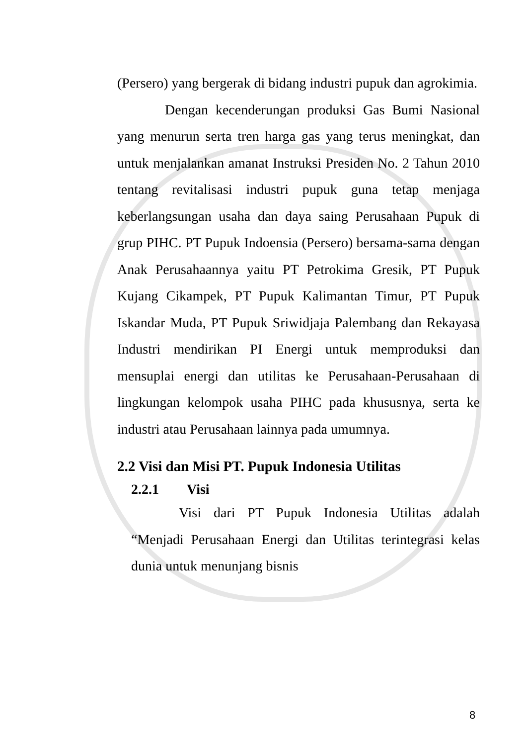(Persero) yang bergerak di bidang industri pupuk dan agrokimia.
Dengan kecenderungan produksi Gas Bumi Nasional yang menurun serta tren harga gas yang terus meningkat, dan untuk menjalankan amanat Instruksi Presiden No. 2 Tahun 2010 tentang revitalisasi industri pupuk guna tetap menjaga keberlangsungan usaha dan daya saing Perusahaan Pupuk di grup PIHC. PT Pupuk Indoensia (Persero) bersama-sama dengan Anak Perusahaannya yaitu PT Petrokima Gresik, PT Pupuk Kujang Cikampek, PT Pupuk Kalimantan Timur, PT Pupuk Iskandar Muda, PT Pupuk Sriwidjaja Palembang dan Rekayasa Industri mendirikan PI Energi untuk memproduksi dan mensuplai energi dan utilitas ke Perusahaan-Perusahaan di lingkungan kelompok usaha PIHC pada khususnya, serta ke industri atau Perusahaan lainnya pada umumnya.
2.2 Visi dan Misi PT. Pupuk Indonesia Utilitas
2.2.1 Visi
Visi dari PT Pupuk Indonesia Utilitas adalah “Menjadi Perusahaan Energi dan Utilitas terintegrasi kelas dunia untuk menunjang bisnis
8